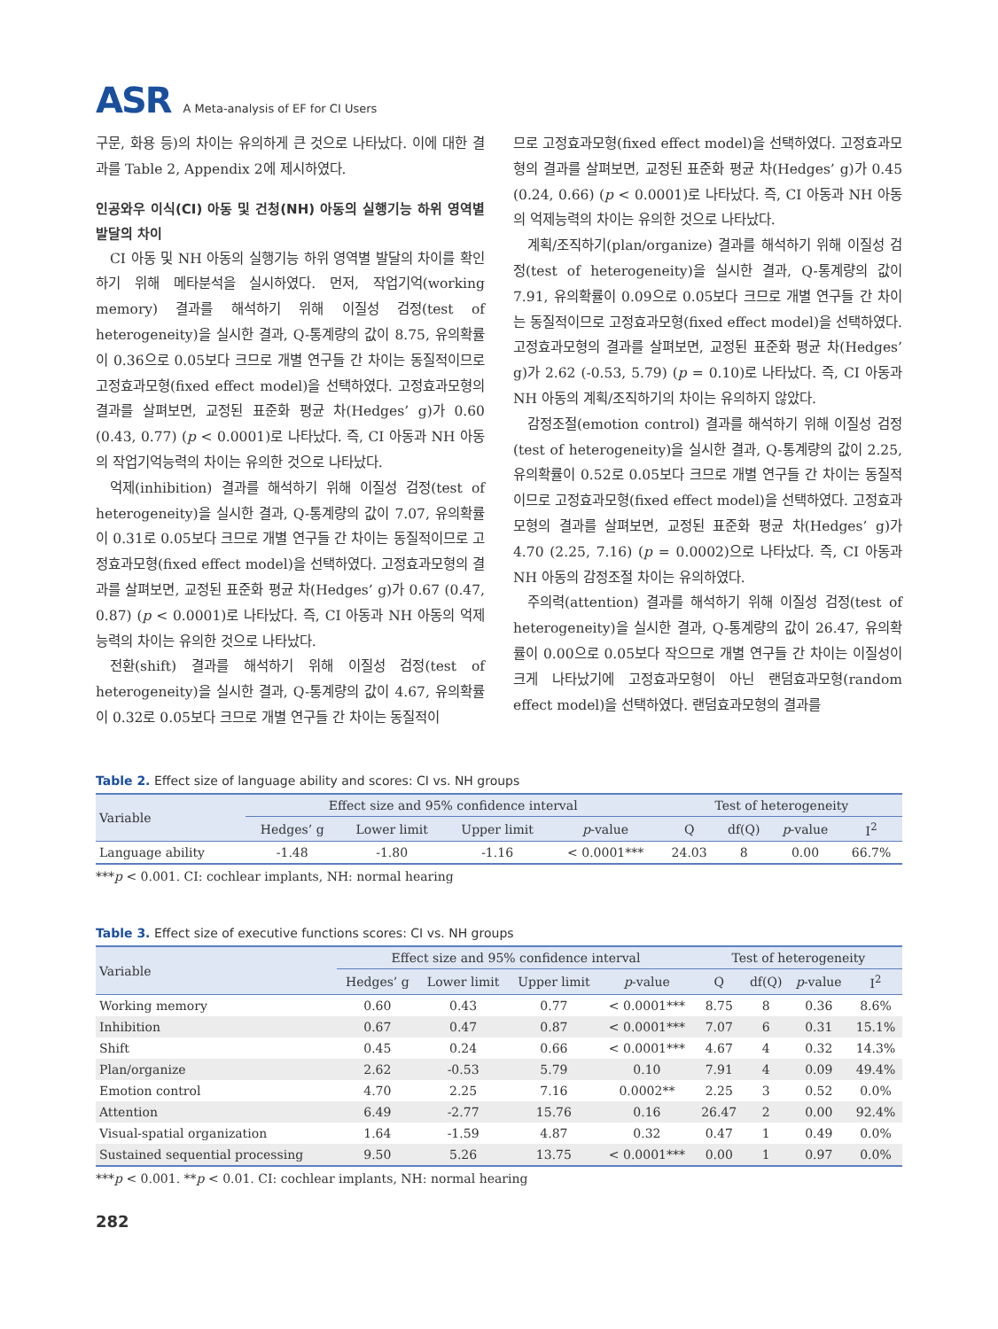ASR A Meta-analysis of EF for CI Users
구문, 화용 등)의 차이는 유의하게 큰 것으로 나타났다. 이에 대한 결과를 Table 2, Appendix 2에 제시하였다.
인공와우 이식(CI) 아동 및 건청(NH) 아동의 실행기능 하위 영역별 발달의 차이
CI 아동 및 NH 아동의 실행기능 하위 영역별 발달의 차이를 확인하기 위해 메타분석을 실시하였다. 먼저, 작업기억(working memory) 결과를 해석하기 위해 이질성 검정(test of heterogeneity)을 실시한 결과, Q-통계량의 값이 8.75, 유의확률이 0.36으로 0.05보다 크므로 개별 연구들 간 차이는 동질적이므로 고정효과모형(fixed effect model)을 선택하였다. 고정효과모형의 결과를 살펴보면, 교정된 표준화 평균 차(Hedges’ g)가 0.60 (0.43, 0.77) (p < 0.0001)로 나타났다. 즉, CI 아동과 NH 아동의 작업기억능력의 차이는 유의한 것으로 나타났다.
억제(inhibition) 결과를 해석하기 위해 이질성 검정(test of heterogeneity)을 실시한 결과, Q-통계량의 값이 7.07, 유의확률이 0.31로 0.05보다 크므로 개별 연구들 간 차이는 동질적이므로 고정효과모형(fixed effect model)을 선택하였다. 고정효과모형의 결과를 살펴보면, 교정된 표준화 평균 차(Hedges’ g)가 0.67 (0.47, 0.87) (p < 0.0001)로 나타났다. 즉, CI 아동과 NH 아동의 억제능력의 차이는 유의한 것으로 나타났다.
전환(shift) 결과를 해석하기 위해 이질성 검정(test of heterogeneity)을 실시한 결과, Q-통계량의 값이 4.67, 유의확률이 0.32로 0.05보다 크므로 개별 연구들 간 차이는 동질적이
므로 고정효과모형(fixed effect model)을 선택하였다. 고정효과모형의 결과를 살펴보면, 교정된 표준화 평균 차(Hedges’ g)가 0.45 (0.24, 0.66) (p < 0.0001)로 나타났다. 즉, CI 아동과 NH 아동의 억제능력의 차이는 유의한 것으로 나타났다.
계획/조직하기(plan/organize) 결과를 해석하기 위해 이질성 검정(test of heterogeneity)을 실시한 결과, Q-통계량의 값이 7.91, 유의확률이 0.09으로 0.05보다 크므로 개별 연구들 간 차이는 동질적이므로 고정효과모형(fixed effect model)을 선택하였다. 고정효과모형의 결과를 살펴보면, 교정된 표준화 평균 차(Hedges’ g)가 2.62 (-0.53, 5.79) (p = 0.10)로 나타났다. 즉, CI 아동과 NH 아동의 계획/조직하기의 차이는 유의하지 않았다.
감정조절(emotion control) 결과를 해석하기 위해 이질성 검정(test of heterogeneity)을 실시한 결과, Q-통계량의 값이 2.25, 유의확률이 0.52로 0.05보다 크므로 개별 연구들 간 차이는 동질적이므로 고정효과모형(fixed effect model)을 선택하였다. 고정효과모형의 결과를 살펴보면, 교정된 표준화 평균 차(Hedges’ g)가 4.70 (2.25, 7.16) (p = 0.0002)으로 나타났다. 즉, CI 아동과 NH 아동의 감정조절 차이는 유의하였다.
주의력(attention) 결과를 해석하기 위해 이질성 검정(test of heterogeneity)을 실시한 결과, Q-통계량의 값이 26.47, 유의확률이 0.00으로 0.05보다 작으므로 개별 연구들 간 차이는 이질성이 크게 나타났기에 고정효과모형이 아닌 랜덤효과모형(random effect model)을 선택하였다. 랜덤효과모형의 결과를
Table 2. Effect size of language ability and scores: CI vs. NH groups
| Variable | Effect size and 95% confidence interval | | | | Test of heterogeneity | | | |
| --- | --- | --- | --- | --- | --- | --- | --- | --- |
| | Hedges’ g | Lower limit | Upper limit | p -value | Q | df(Q) | p -value | I<sup>2</sup> |
| Language ability | -1.48 | -1.80 | -1.16 | < 0.0001*** | 24.03 | 8 | 0.00 | 66.7% |
***p < 0.001. CI: cochlear implants, NH: normal hearing
Table 3. Effect size of executive functions scores: CI vs. NH groups
| Variable | Effect size and 95% confidence interval | | | | Test of heterogeneity | | | |
| --- | --- | --- | --- | --- | --- | --- | --- | --- |
| | Hedges’ g | Lower limit | Upper limit | p -value | Q | df(Q) | p -value | I<sup>2</sup> |
| Working memory | 0.60 | 0.43 | 0.77 | < 0.0001*** | 8.75 | 8 | 0.36 | 8.6% |
| Inhibition | 0.67 | 0.47 | 0.87 | < 0.0001*** | 7.07 | 6 | 0.31 | 15.1% |
| Shift | 0.45 | 0.24 | 0.66 | < 0.0001*** | 4.67 | 4 | 0.32 | 14.3% |
| Plan/organize | 2.62 | -0.53 | 5.79 | 0.10 | 7.91 | 4 | 0.09 | 49.4% |
| Emotion control | 4.70 | 2.25 | 7.16 | 0.0002** | 2.25 | 3 | 0.52 | 0.0% |
| Attention | 6.49 | -2.77 | 15.76 | 0.16 | 26.47 | 2 | 0.00 | 92.4% |
| Visual-spatial organization | 1.64 | -1.59 | 4.87 | 0.32 | 0.47 | 1 | 0.49 | 0.0% |
| Sustained sequential processing | 9.50 | 5.26 | 13.75 | < 0.0001*** | 0.00 | 1 | 0.97 | 0.0% |
***p < 0.001. **p < 0.01. CI: cochlear implants, NH: normal hearing
282